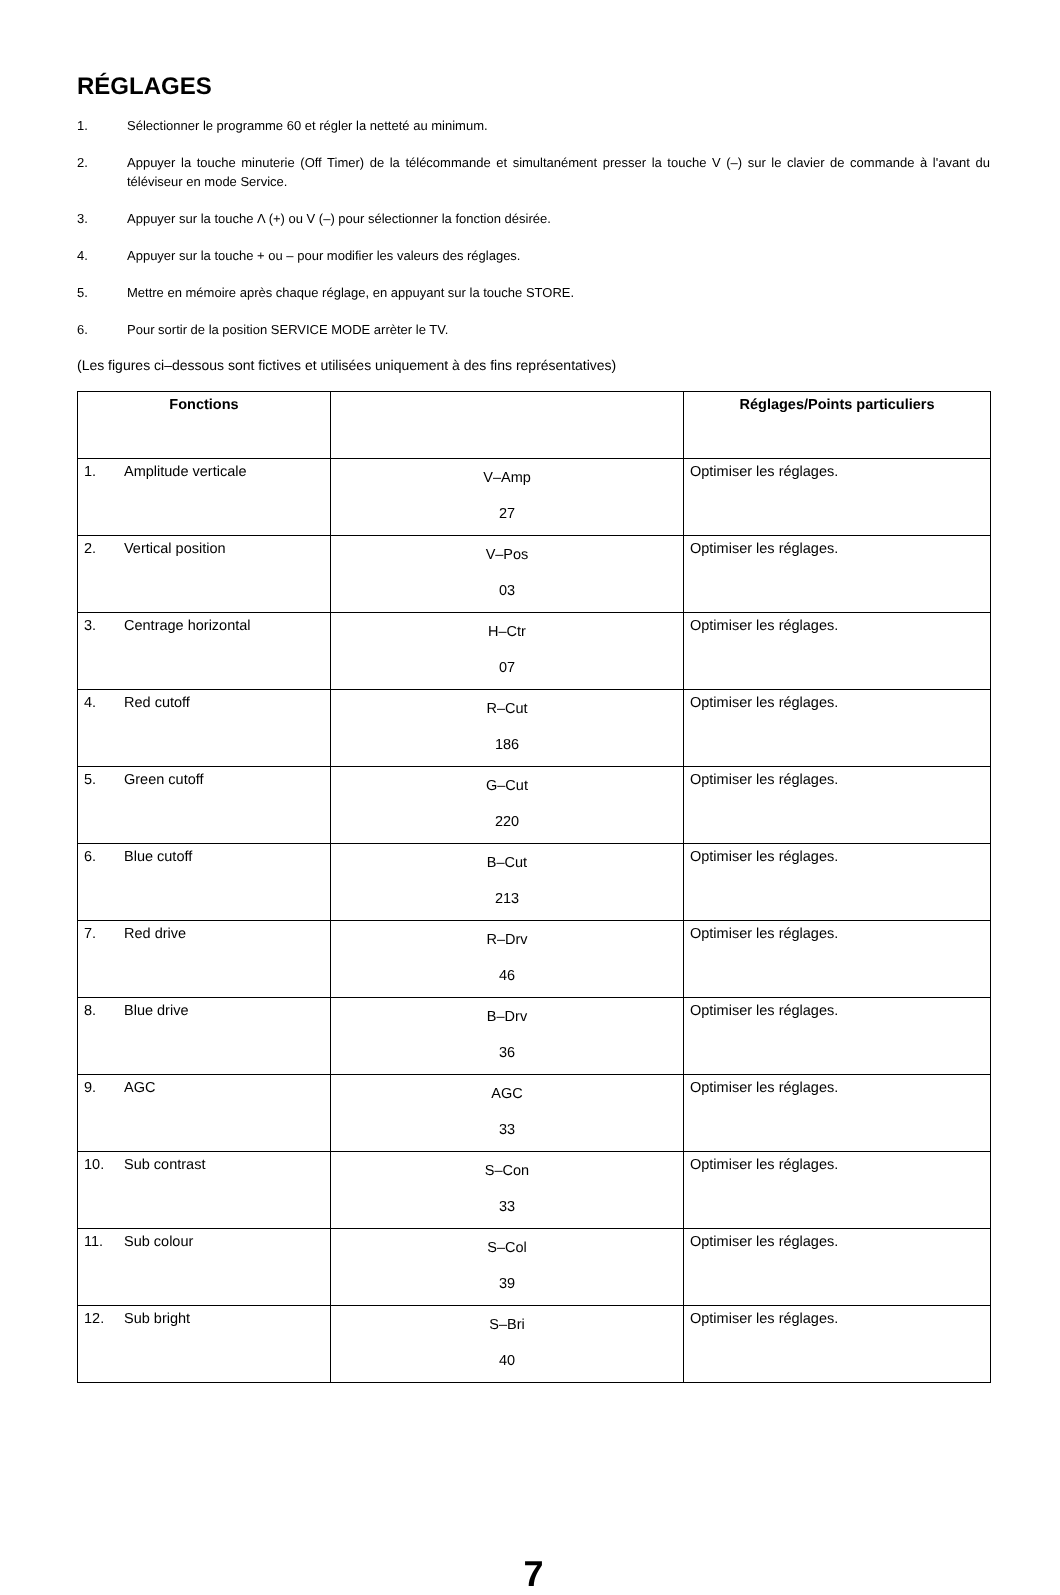RÉGLAGES
1. Sélectionner le programme 60 et régler la netteté au minimum.
2. Appuyer la touche minuterie (Off Timer) de la télécommande et simultanément presser la touche V (–) sur le clavier de commande à l'avant du téléviseur en mode Service.
3. Appuyer sur la touche Λ (+) ou V (–) pour sélectionner la fonction désirée.
4. Appuyer sur la touche + ou – pour modifier les valeurs des réglages.
5. Mettre en mémoire après chaque réglage, en appuyant sur la touche STORE.
6. Pour sortir de la position SERVICE MODE arrèter le TV.
(Les figures ci–dessous sont fictives et utilisées uniquement à des fins représentatives)
| Fonctions | | Réglages/Points particuliers |
| --- | --- | --- |
| 1. Amplitude verticale | V–Amp 27 | Optimiser les réglages. |
| 2. Vertical position | V–Pos 03 | Optimiser les réglages. |
| 3. Centrage horizontal | H–Ctr 07 | Optimiser les réglages. |
| 4. Red cutoff | R–Cut 186 | Optimiser les réglages. |
| 5. Green cutoff | G–Cut 220 | Optimiser les réglages. |
| 6. Blue cutoff | B–Cut 213 | Optimiser les réglages. |
| 7. Red drive | R–Drv 46 | Optimiser les réglages. |
| 8. Blue drive | B–Drv 36 | Optimiser les réglages. |
| 9. AGC | AGC 33 | Optimiser les réglages. |
| 10. Sub contrast | S–Con 33 | Optimiser les réglages. |
| 11. Sub colour | S–Col 39 | Optimiser les réglages. |
| 12. Sub bright | S–Bri 40 | Optimiser les réglages. |
7